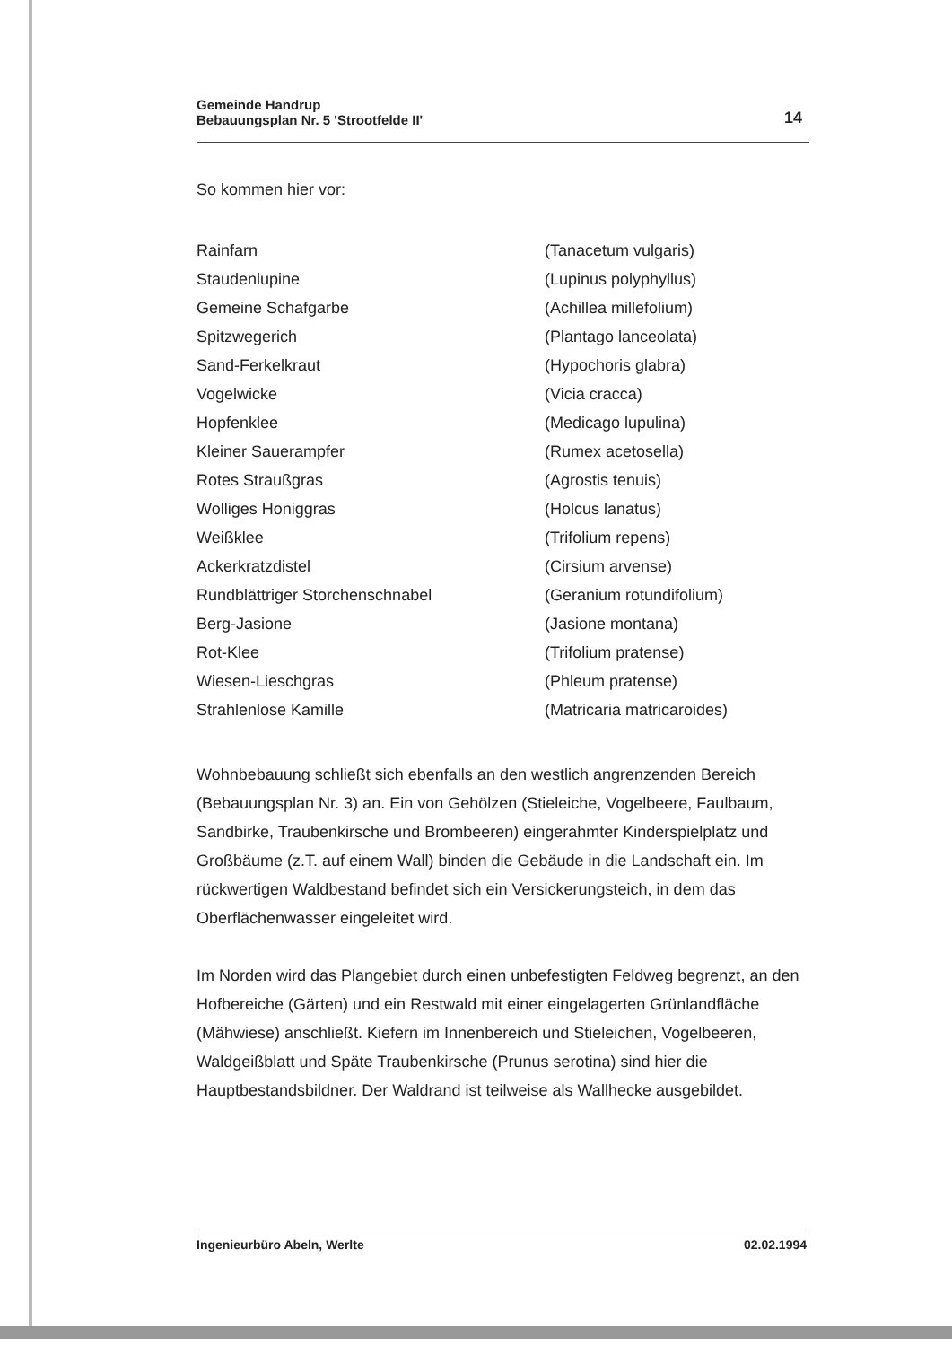Gemeinde Handrup
Bebauungsplan Nr. 5 'Strootfelde II'
14
So kommen hier vor:
| Rainfarn | (Tanacetum vulgaris) |
| Staudenlupine | (Lupinus polyphyllus) |
| Gemeine Schafgarbe | (Achillea millefolium) |
| Spitzwegerich | (Plantago lanceolata) |
| Sand-Ferkelkraut | (Hypochoris glabra) |
| Vogelwicke | (Vicia cracca) |
| Hopfenklee | (Medicago lupulina) |
| Kleiner Sauerampfer | (Rumex acetosella) |
| Rotes Straußgras | (Agrostis tenuis) |
| Wolliges Honiggras | (Holcus lanatus) |
| Weißklee | (Trifolium repens) |
| Ackerkratzdistel | (Cirsium arvense) |
| Rundblättriger Storchenschnabel | (Geranium rotundifolium) |
| Berg-Jasione | (Jasione montana) |
| Rot-Klee | (Trifolium pratense) |
| Wiesen-Lieschgras | (Phleum pratense) |
| Strahlenlose Kamille | (Matricaria matricaroides) |
Wohnbebauung schließt sich ebenfalls an den westlich angrenzenden Bereich (Bebauungsplan Nr. 3) an. Ein von Gehölzen (Stieleiche, Vogelbeere, Faulbaum, Sandbirke, Traubenkirsche und Brombeeren) eingerahmter Kinderspielplatz und Großbäume (z.T. auf einem Wall) binden die Gebäude in die Landschaft ein. Im rückwertigen Waldbestand befindet sich ein Versickerungsteich, in dem das Oberflächenwasser eingeleitet wird.
Im Norden wird das Plangebiet durch einen unbefestigten Feldweg begrenzt, an den Hofbereiche (Gärten) und ein Restwald mit einer eingelagerten Grünlandfläche (Mähwiese) anschließt. Kiefern im Innenbereich und Stieleichen, Vogelbeeren, Waldgeißblatt und Späte Traubenkirsche (Prunus serotina) sind hier die Hauptbestandsbildner. Der Waldrand ist teilweise als Wallhecke ausgebildet.
Ingenieurbüro Abeln, Werlte 02.02.1994